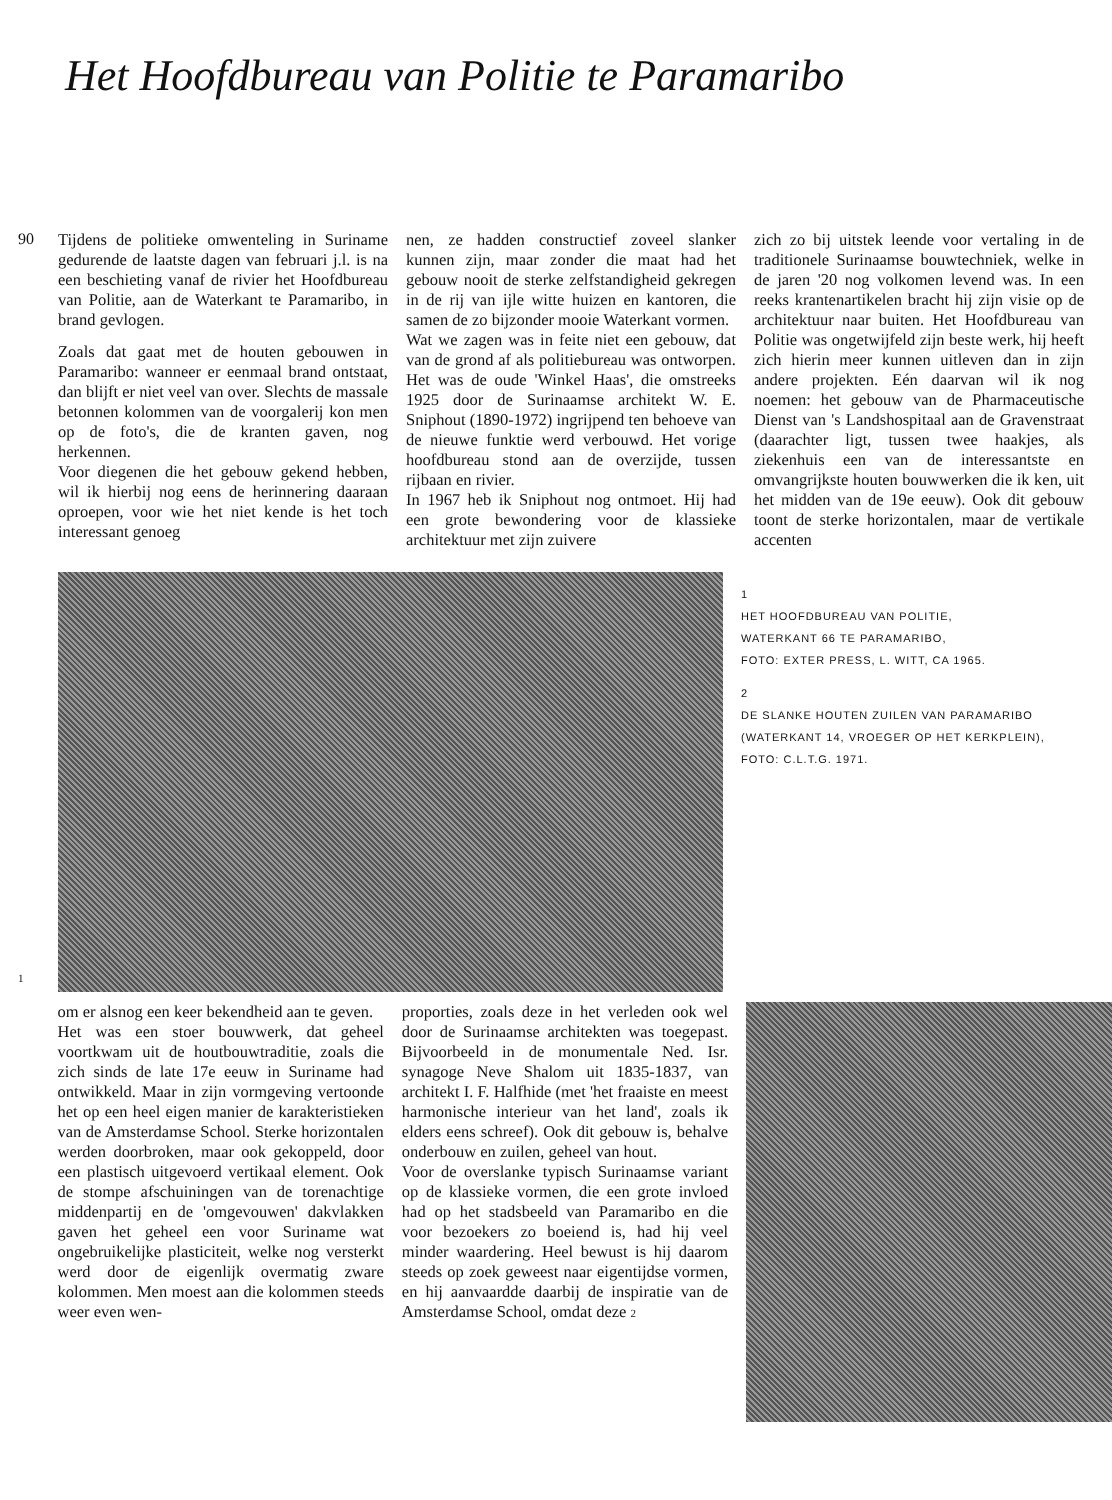Het Hoofdbureau van Politie te Paramaribo
90
Tijdens de politieke omwenteling in Suriname gedurende de laatste dagen van februari j.l. is na een beschieting vanaf de rivier het Hoofdbureau van Politie, aan de Waterkant te Paramaribo, in brand gevlogen.
Zoals dat gaat met de houten gebouwen in Paramaribo: wanneer er eenmaal brand ontstaat, dan blijft er niet veel van over. Slechts de massale betonnen kolommen van de voorgalerij kon men op de foto's, die de kranten gaven, nog herkennen.
Voor diegenen die het gebouw gekend hebben, wil ik hierbij nog eens de herinnering daaraan oproepen, voor wie het niet kende is het toch interessant genoeg
nen, ze hadden constructief zoveel slanker kunnen zijn, maar zonder die maat had het gebouw nooit de sterke zelfstandigheid gekregen in de rij van ijle witte huizen en kantoren, die samen de zo bijzonder mooie Waterkant vormen.
Wat we zagen was in feite niet een gebouw, dat van de grond af als politiebureau was ontworpen. Het was de oude 'Winkel Haas', die omstreeks 1925 door de Surinaamse architekt W. E. Sniphout (1890-1972) ingrijpend ten behoeve van de nieuwe funktie werd verbouwd. Het vorige hoofdbureau stond aan de overzijde, tussen rijbaan en rivier.
In 1967 heb ik Sniphout nog ontmoet. Hij had een grote bewondering voor de klassieke architektuur met zijn zuivere
zich zo bij uitstek leende voor vertaling in de traditionele Surinaamse bouwtechniek, welke in de jaren '20 nog volkomen levend was. In een reeks krantenartikelen bracht hij zijn visie op de architektuur naar buiten. Het Hoofdbureau van Politie was ongetwijfeld zijn beste werk, hij heeft zich hierin meer kunnen uitleven dan in zijn andere projekten. Eén daarvan wil ik nog noemen: het gebouw van de Pharmaceutische Dienst van 's Landshospitaal aan de Gravenstraat (daarachter ligt, tussen twee haakjes, als ziekenhuis een van de interessantste en omvangrijkste houten bouwwerken die ik ken, uit het midden van de 19e eeuw). Ook dit gebouw toont de sterke horizontalen, maar de vertikale accenten
1
1
HET HOOFDBUREAU VAN POLITIE,
WATERKANT 66 TE PARAMARIBO,
FOTO: EXTER PRESS, L. WITT, CA 1965.
2
DE SLANKE HOUTEN ZUILEN VAN PARAMARIBO (WATERKANT 14, VROEGER OP HET KERKPLEIN),
FOTO: C.L.T.G. 1971.
om er alsnog een keer bekendheid aan te geven.
Het was een stoer bouwwerk, dat geheel voortkwam uit de houtbouwtraditie, zoals die zich sinds de late 17e eeuw in Suriname had ontwikkeld. Maar in zijn vormgeving vertoonde het op een heel eigen manier de karakteristieken van de Amsterdamse School. Sterke horizontalen werden doorbroken, maar ook gekoppeld, door een plastisch uitgevoerd vertikaal element. Ook de stompe afschuiningen van de torenachtige middenpartij en de 'omgevouwen' dakvlakken gaven het geheel een voor Suriname wat ongebruikelijke plasticiteit, welke nog versterkt werd door de eigenlijk overmatig zware kolommen. Men moest aan die kolommen steeds weer even wen-
proporties, zoals deze in het verleden ook wel door de Surinaamse architekten was toegepast. Bijvoorbeeld in de monumentale Ned. Isr. synagoge Neve Shalom uit 1835-1837, van architekt I. F. Halfhide (met 'het fraaiste en meest harmonische interieur van het land', zoals ik elders eens schreef). Ook dit gebouw is, behalve onderbouw en zuilen, geheel van hout.
Voor de overslanke typisch Surinaamse variant op de klassieke vormen, die een grote invloed had op het stadsbeeld van Paramaribo en die voor bezoekers zo boeiend is, had hij veel minder waardering. Heel bewust is hij daarom steeds op zoek geweest naar eigentijdse vormen, en hij aanvaardde daarbij de inspiratie van de Amsterdamse School, omdat deze 2